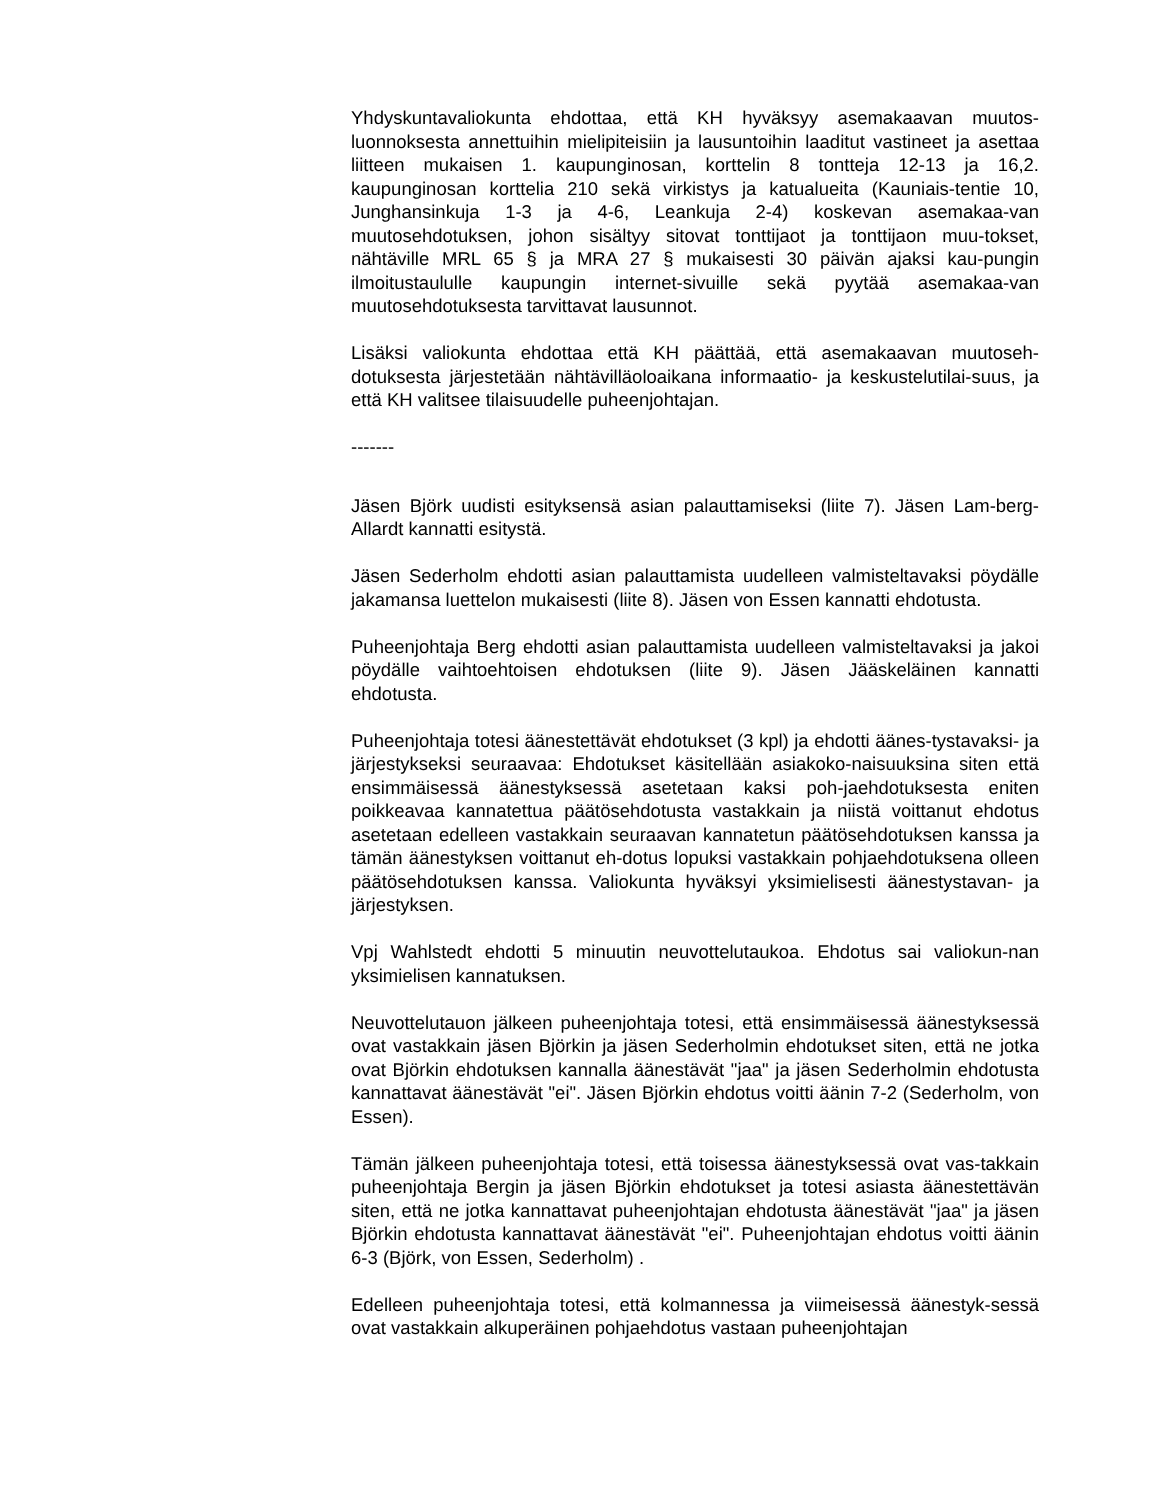Yhdyskuntavaliokunta ehdottaa, että KH hyväksyy asemakaavan muutos-luonnoksesta annettuihin mielipiteisiin ja lausuntoihin laaditut vastineet ja asettaa liitteen mukaisen 1. kaupunginosan, korttelin 8 tontteja 12-13 ja 16,2. kaupunginosan korttelia 210 sekä virkistys ja katualueita (Kauniais-tentie 10, Junghansinkuja 1-3 ja 4-6, Leankuja 2-4) koskevan asemakaa-van muutosehdotuksen, johon sisältyy sitovat tonttijaot ja tonttijaon muu-tokset, nähtäville MRL 65 § ja MRA 27 § mukaisesti 30 päivän ajaksi kau-pungin ilmoitustaululle kaupungin internet-sivuille sekä pyytää asemakaa-van muutosehdotuksesta tarvittavat lausunnot.
Lisäksi valiokunta ehdottaa että KH päättää, että asemakaavan muutoseh-dotuksesta järjestetään nähtävilläoloaikana informaatio- ja keskustelutilai-suus, ja että KH valitsee tilaisuudelle puheenjohtajan.
-------
Jäsen Björk uudisti esityksensä asian palauttamiseksi (liite 7). Jäsen Lam-berg-Allardt kannatti esitystä.
Jäsen Sederholm ehdotti asian palauttamista uudelleen valmisteltavaksi pöydälle jakamansa luettelon mukaisesti (liite 8). Jäsen von Essen kannatti ehdotusta.
Puheenjohtaja Berg ehdotti asian palauttamista uudelleen valmisteltavaksi ja jakoi pöydälle vaihtoehtoisen ehdotuksen (liite 9). Jäsen Jääskeläinen kannatti ehdotusta.
Puheenjohtaja totesi äänestettävät ehdotukset (3 kpl) ja ehdotti äänes-tystavaksi- ja järjestykseksi seuraavaa: Ehdotukset käsitellään asiakoko-naisuuksina siten että ensimmäisessä äänestyksessä asetetaan kaksi poh-jaehdotuksesta eniten poikkeavaa kannatettua päätösehdotusta vastakkain ja niistä voittanut ehdotus asetetaan edelleen vastakkain seuraavan kannatetun päätösehdotuksen kanssa ja tämän äänestyksen voittanut eh-dotus lopuksi vastakkain pohjaehdotuksena olleen päätösehdotuksen kanssa. Valiokunta hyväksyi yksimielisesti äänestystavan- ja järjestyksen.
Vpj Wahlstedt ehdotti 5 minuutin neuvottelutaukoa. Ehdotus sai valiokun-nan yksimielisen kannatuksen.
Neuvottelutauon jälkeen puheenjohtaja totesi, että ensimmäisessä äänestyksessä ovat vastakkain jäsen Björkin ja jäsen Sederholmin ehdotukset siten, että ne jotka ovat Björkin ehdotuksen kannalla äänestävät "jaa" ja jäsen Sederholmin ehdotusta kannattavat äänestävät "ei". Jäsen Björkin ehdotus voitti äänin 7-2 (Sederholm, von Essen).
Tämän jälkeen puheenjohtaja totesi, että toisessa äänestyksessä ovat vas-takkain puheenjohtaja Bergin ja jäsen Björkin ehdotukset ja totesi asiasta äänestettävän siten, että ne jotka kannattavat puheenjohtajan ehdotusta äänestävät "jaa" ja jäsen Björkin ehdotusta kannattavat äänestävät "ei". Puheenjohtajan ehdotus voitti äänin 6-3 (Björk, von Essen, Sederholm) .
Edelleen puheenjohtaja totesi, että kolmannessa ja viimeisessä äänestyk-sessä ovat vastakkain alkuperäinen pohjaehdotus vastaan puheenjohtajan